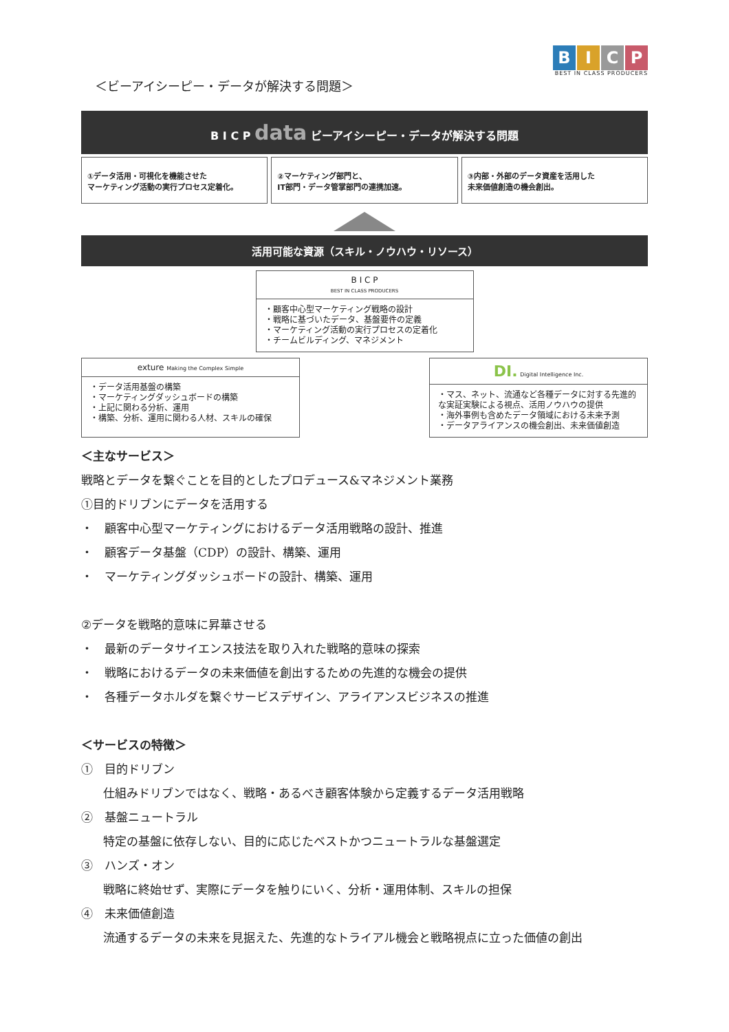BICP
BEST IN CLASS PRODUCERS
＜ビーアイシーピー・データが解決する問題＞
B I C P data ビーアイシーピー・データが解決する問題
①データ活用・可視化を機能させた
マーケティング活動の実行プロセス定着化。
②マーケティング部門と、
IT部門・データ管掌部門の連携加速。
③内部・外部のデータ資産を活用した
未来価値創造の機会創出。
活用可能な資源（スキル・ノウハウ・リソース）
B I C P
BEST IN CLASS PRODUCERS
・顧客中心型マーケティング戦略の設計
・戦略に基づいたデータ、基盤要件の定義
・マーケティング活動の実行プロセスの定着化
・チームビルディング、マネジメント
exture Making the Complex Simple
・データ活用基盤の構築
・マーケティングダッシュボードの構築
・上記に関わる分析、運用
・構築、分析、運用に関わる人材、スキルの確保
DI. Digital Intelligence Inc.
・マス、ネット、流通など各種データに対する先進的な実証実験による視点、活用ノウハウの提供
・海外事例も含めたデータ領域における未来予測
・データアライアンスの機会創出、未来価値創造
＜主なサービス＞
戦略とデータを繋ぐことを目的としたプロデュース&マネジメント業務
①目的ドリブンにデータを活用する
・　顧客中心型マーケティングにおけるデータ活用戦略の設計、推進
・　顧客データ基盤（CDP）の設計、構築、運用
・　マーケティングダッシュボードの設計、構築、運用
②データを戦略的意味に昇華させる
・　最新のデータサイエンス技法を取り入れた戦略的意味の探索
・　戦略におけるデータの未来価値を創出するための先進的な機会の提供
・　各種データホルダを繋ぐサービスデザイン、アライアンスビジネスの推進
＜サービスの特徴＞
①　目的ドリブン
仕組みドリブンではなく、戦略・あるべき顧客体験から定義するデータ活用戦略
②　基盤ニュートラル
特定の基盤に依存しない、目的に応じたベストかつニュートラルな基盤選定
③　ハンズ・オン
戦略に終始せず、実際にデータを触りにいく、分析・運用体制、スキルの担保
④　未来価値創造
流通するデータの未来を見据えた、先進的なトライアル機会と戦略視点に立った価値の創出